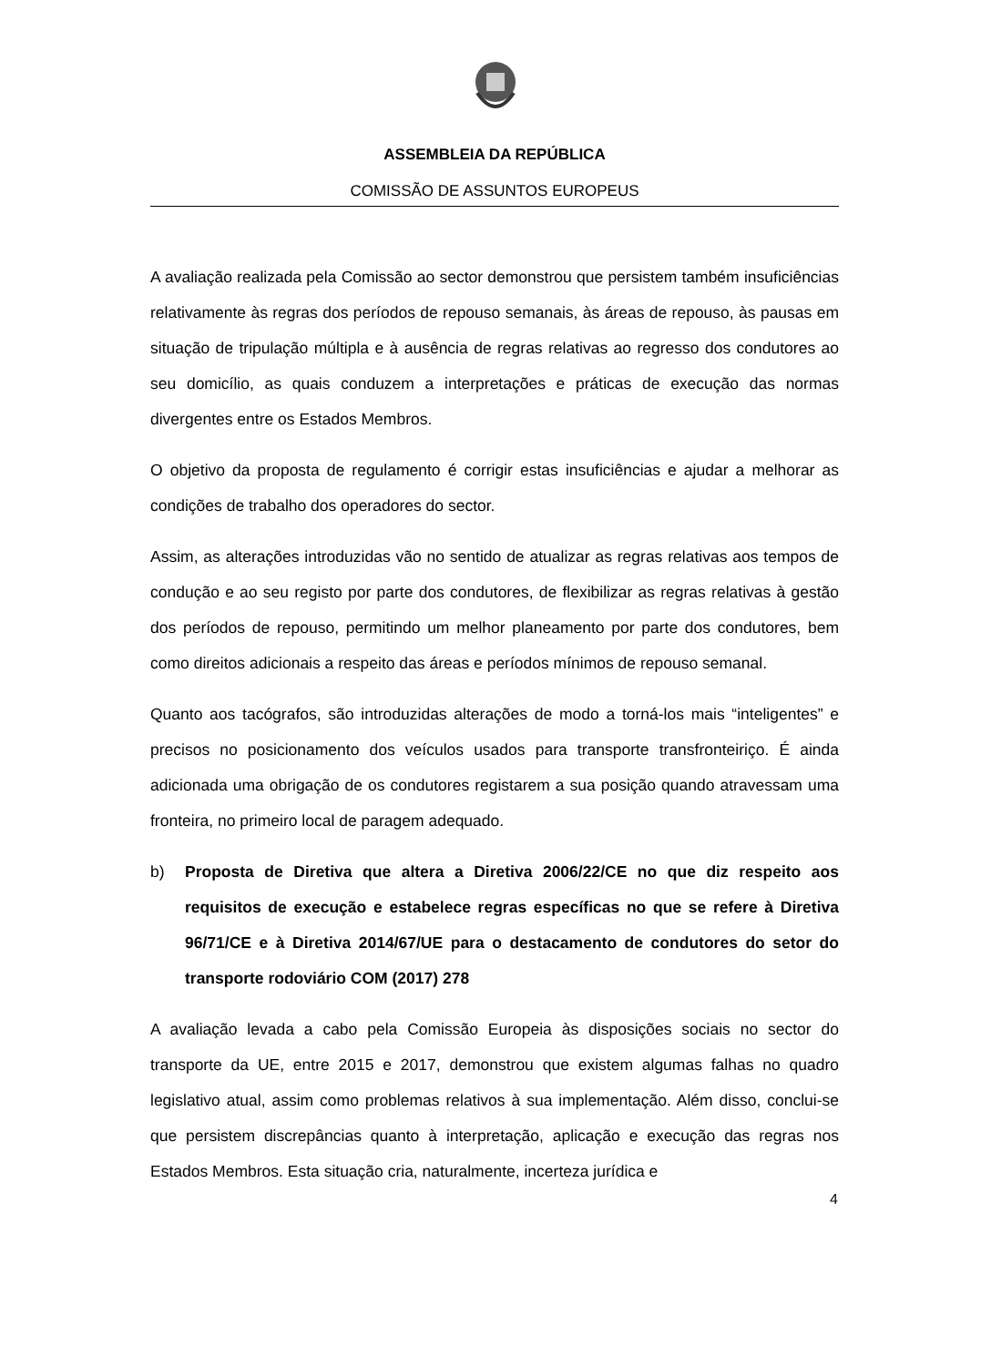ASSEMBLEIA DA REPÚBLICA
COMISSÃO DE ASSUNTOS EUROPEUS
A avaliação realizada pela Comissão ao sector demonstrou que persistem também insuficiências relativamente às regras dos períodos de repouso semanais, às áreas de repouso, às pausas em situação de tripulação múltipla e à ausência de regras relativas ao regresso dos condutores ao seu domicílio, as quais conduzem a interpretações e práticas de execução das normas divergentes entre os Estados Membros.
O objetivo da proposta de regulamento é corrigir estas insuficiências e ajudar a melhorar as condições de trabalho dos operadores do sector.
Assim, as alterações introduzidas vão no sentido de atualizar as regras relativas aos tempos de condução e ao seu registo por parte dos condutores, de flexibilizar as regras relativas à gestão dos períodos de repouso, permitindo um melhor planeamento por parte dos condutores, bem como direitos adicionais a respeito das áreas e períodos mínimos de repouso semanal.
Quanto aos tacógrafos, são introduzidas alterações de modo a torná-los mais “inteligentes” e precisos no posicionamento dos veículos usados para transporte transfronteiriço. É ainda adicionada uma obrigação de os condutores registarem a sua posição quando atravessam uma fronteira, no primeiro local de paragem adequado.
b) Proposta de Diretiva que altera a Diretiva 2006/22/CE no que diz respeito aos requisitos de execução e estabelece regras específicas no que se refere à Diretiva 96/71/CE e à Diretiva 2014/67/UE para o destacamento de condutores do setor do transporte rodoviário COM (2017) 278
A avaliação levada a cabo pela Comissão Europeia às disposições sociais no sector do transporte da UE, entre 2015 e 2017, demonstrou que existem algumas falhas no quadro legislativo atual, assim como problemas relativos à sua implementação. Além disso, conclui-se que persistem discrepâncias quanto à interpretação, aplicação e execução das regras nos Estados Membros. Esta situação cria, naturalmente, incerteza jurídica e
4